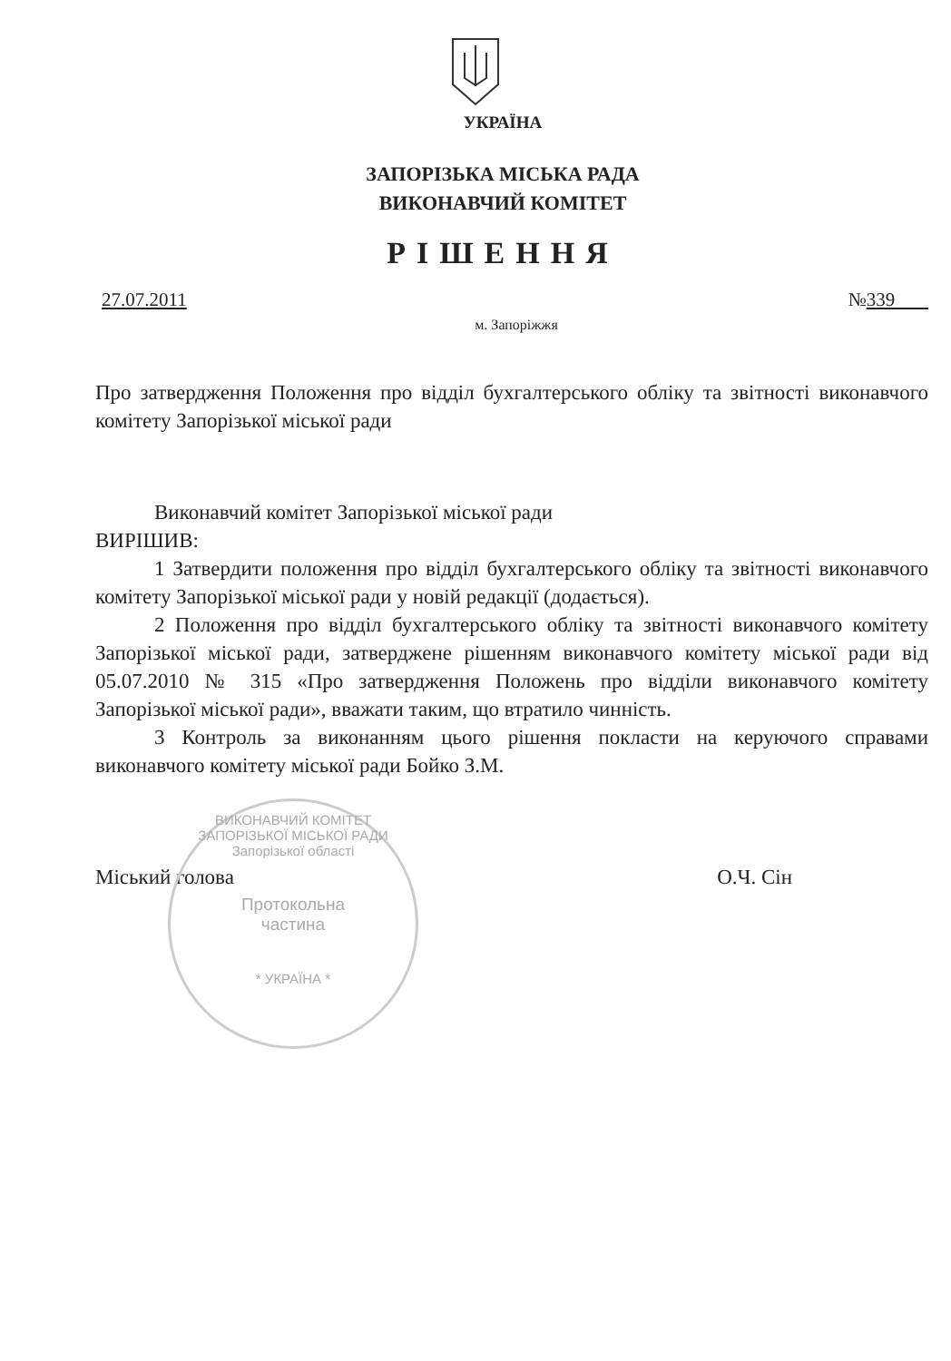УКРАЇНА
ЗАПОРІЗЬКА МІСЬКА РАДА
ВИКОНАВЧИЙ КОМІТЕТ
РІШЕННЯ
27.07.2011 №339
м. Запоріжжя
Про затвердження Положення про відділ бухгалтерського обліку та звітності виконавчого комітету Запорізької міської ради
Виконавчий комітет Запорізької міської ради
ВИРІШИВ:
1 Затвердити положення про відділ бухгалтерського обліку та звітності виконавчого комітету Запорізької міської ради у новій редакції (додається).
2 Положення про відділ бухгалтерського обліку та звітності виконавчого комітету Запорізької міської ради, затверджене рішенням виконавчого комітету міської ради від 05.07.2010 № 315 «Про затвердження Положень про відділи виконавчого комітету Запорізької міської ради», вважати таким, що втратило чинність.
3 Контроль за виконанням цього рішення покласти на керуючого справами виконавчого комітету міської ради Бойко З.М.
Міський голова О.Ч. Сін
ВИКОНАВЧИЙ КОМІТЕТ ЗАПОРІЗЬКОЇ МІСЬКОЇ РАДИ Запорізької області
Протокольна
частина
* УКРАЇНА *